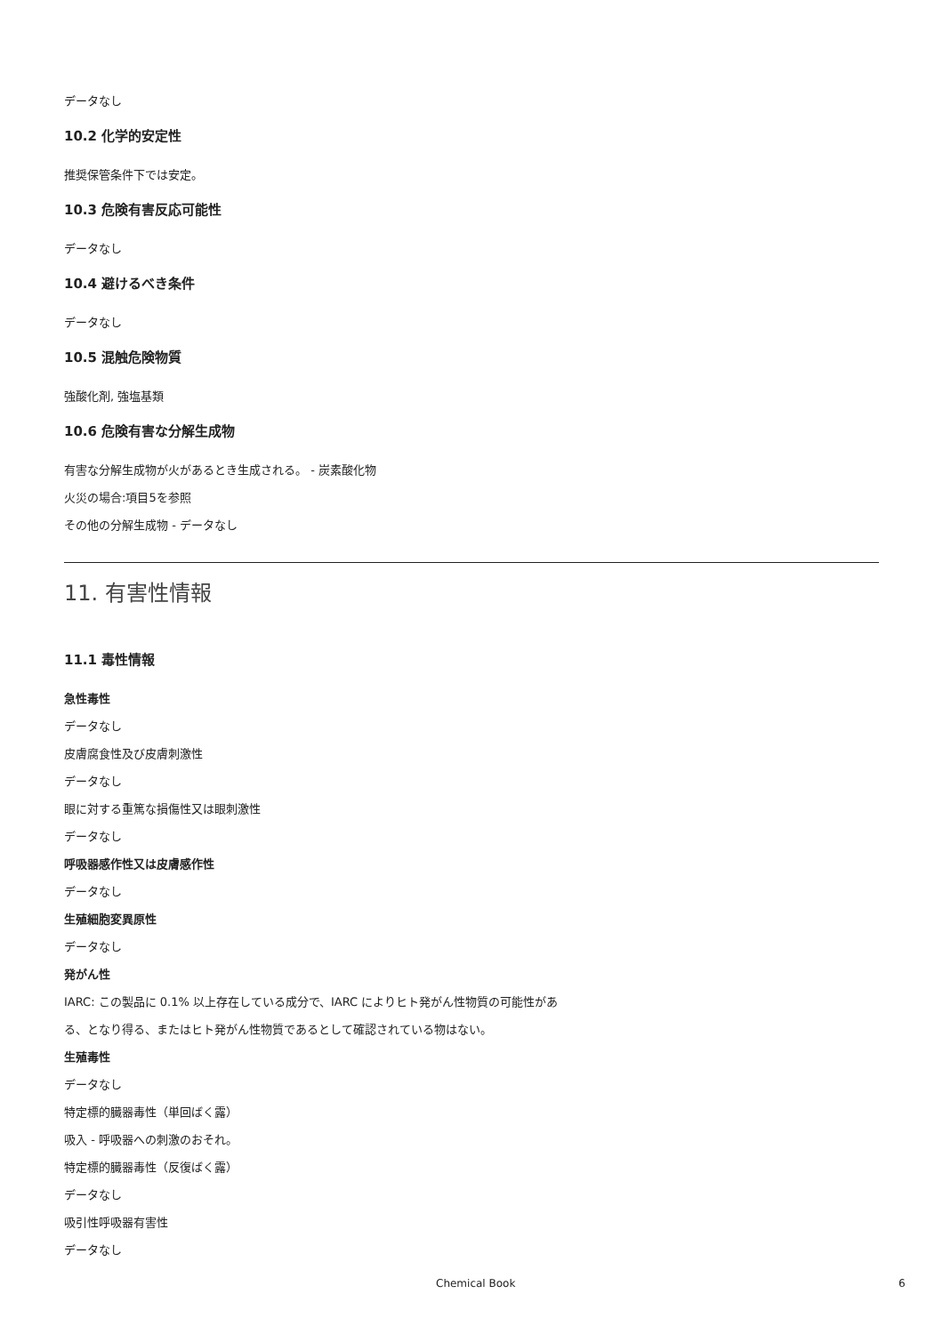データなし
10.2 化学的安定性
推奨保管条件下では安定。
10.3 危険有害反応可能性
データなし
10.4 避けるべき条件
データなし
10.5 混触危険物質
強酸化剤, 強塩基類
10.6 危険有害な分解生成物
有害な分解生成物が火があるとき生成される。 - 炭素酸化物
火災の場合:項目5を参照
その他の分解生成物 - データなし
11. 有害性情報
11.1 毒性情報
急性毒性
データなし
皮膚腐食性及び皮膚刺激性
データなし
眼に対する重篤な損傷性又は眼刺激性
データなし
呼吸器感作性又は皮膚感作性
データなし
生殖細胞変異原性
データなし
発がん性
IARC: この製品に 0.1% 以上存在している成分で、IARC によりヒト発がん性物質の可能性があ
る、となり得る、またはヒト発がん性物質であるとして確認されている物はない。
生殖毒性
データなし
特定標的臓器毒性（単回ばく露）
吸入 - 呼吸器への刺激のおそれ。
特定標的臓器毒性（反復ばく露）
データなし
吸引性呼吸器有害性
データなし
Chemical Book 6